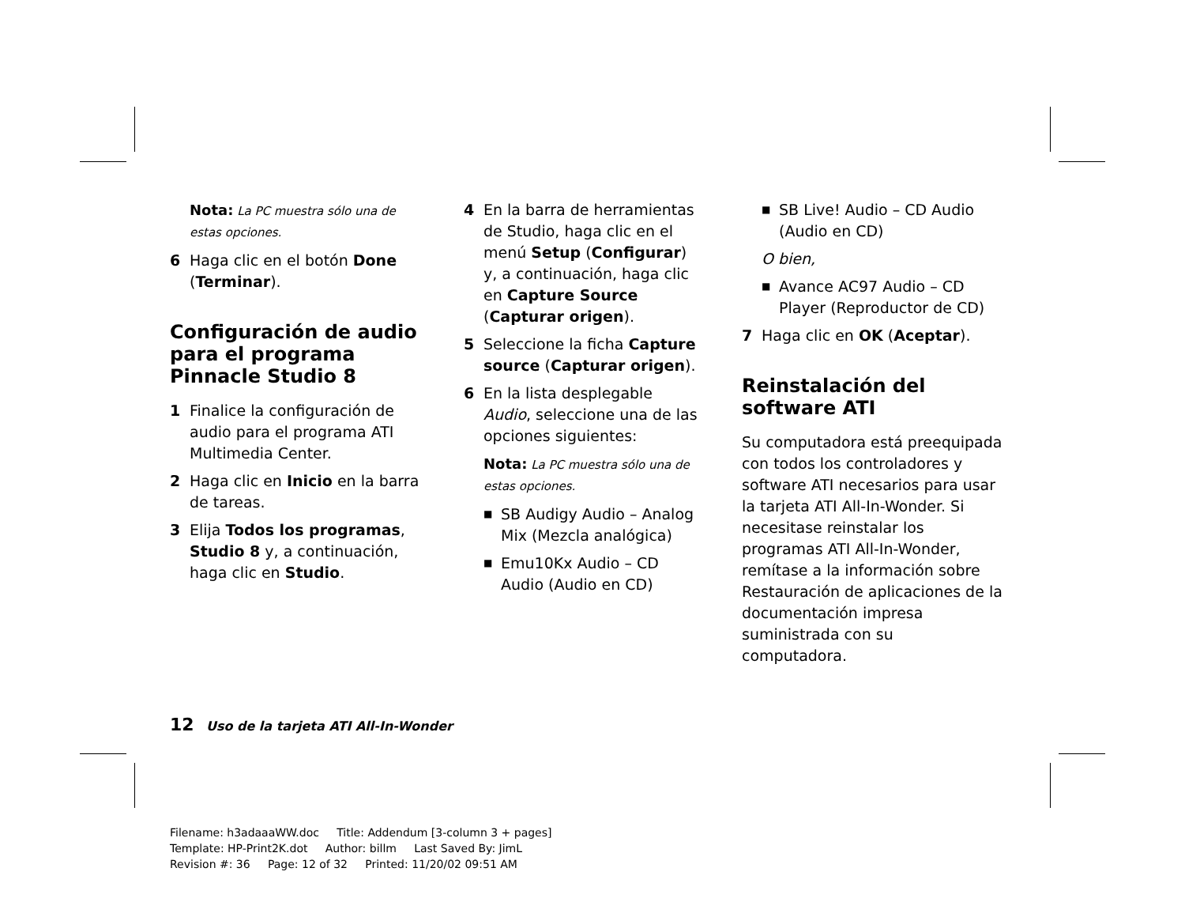Nota: La PC muestra sólo una de estas opciones.
6 Haga clic en el botón Done (Terminar).
Configuración de audio para el programa Pinnacle Studio 8
1 Finalice la configuración de audio para el programa ATI Multimedia Center.
2 Haga clic en Inicio en la barra de tareas.
3 Elija Todos los programas, Studio 8 y, a continuación, haga clic en Studio.
4 En la barra de herramientas de Studio, haga clic en el menú Setup (Configurar) y, a continuación, haga clic en Capture Source (Capturar origen).
5 Seleccione la ficha Capture source (Capturar origen).
6 En la lista desplegable Audio, seleccione una de las opciones siguientes:
Nota: La PC muestra sólo una de estas opciones.
■ SB Audigy Audio – Analog Mix (Mezcla analógica)
■ Emu10Kx Audio – CD Audio (Audio en CD)
■ SB Live! Audio – CD Audio (Audio en CD)
O bien,
■ Avance AC97 Audio – CD Player (Reproductor de CD)
7 Haga clic en OK (Aceptar).
Reinstalación del software ATI
Su computadora está preequipada con todos los controladores y software ATI necesarios para usar la tarjeta ATI All-In-Wonder. Si necesitase reinstalar los programas ATI All-In-Wonder, remítase a la información sobre Restauración de aplicaciones de la documentación impresa suministrada con su computadora.
12 Uso de la tarjeta ATI All-In-Wonder
Filename: h3adaaaWW.doc Title: Addendum [3-column 3 + pages]
Template: HP-Print2K.dot Author: billm Last Saved By: JimL
Revision #: 36 Page: 12 of 32 Printed: 11/20/02 09:51 AM